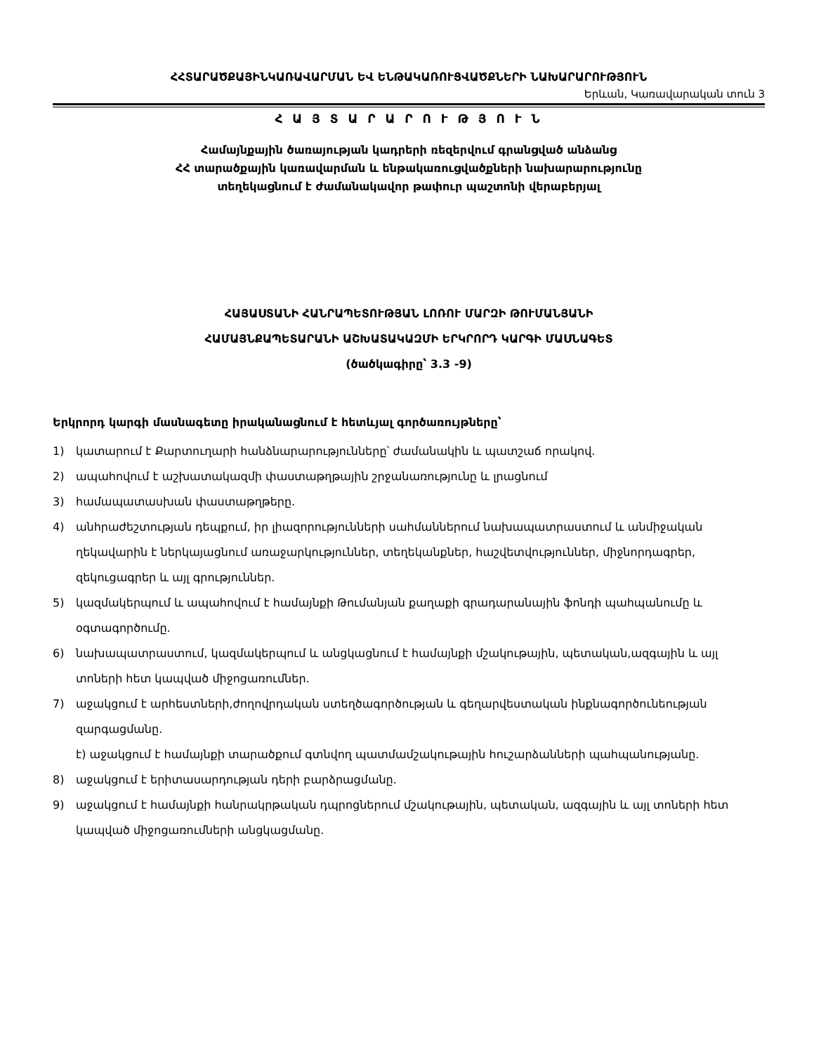ՀՀՏԱՐԱԾՔԱՅԻՆԿԱՌԱՎԱՐՄԱՆ ԵՎ ԵՆԹԱԿԱՌՈՒՑՎԱԾՔՆԵՐԻ ՆԱԽԱՐԱՐՈՒԹՅՈՒՆ
Երևան, Կառավարական տուն 3
Հ Ա Յ Տ Ա Ր Ա Ր Ո Ւ Թ Յ Ո Ւ Ն
Համայնքային ծառայության կադրերի ռեզերվում գրանցված անձանց
ՀՀ տարածքային կառավարման և ենթակառուցվածքների նախարարությունը
տեղեկացնում է ժամանակավոր թափուր պաշտոնի վերաբերյալ
ՀԱՅԱՍՏԱՆԻ ՀԱՆՐԱՊԵՏՈՒԹՅԱՆ ԼՈՌՈՒ ՄԱՐԶԻ ԹՈՒՄԱՆՅԱՆԻ
ՀԱՄԱՅՆՔԱՊԵՏԱՐԱՆԻ ԱՇԽԱՏԱԿԱԶՄԻ ԵՐԿՐՈՐԴ ԿԱՐԳԻ ՄԱՍՆԱԳԵՏ
(ծածկագիրը՝ 3.3 -9)
Երկրորդ կարգի մասնագետը իրականացնում է հետևյալ գործառույթները՝
1) կատարում է Քարտուղարի հանձնարարությունները՝ ժամանակին և պատշաճ որակով.
2) ապահովում է աշխատակազմի փաստաթղթային շրջանառությունը և լրացնում
3) համապատասխան փաստաթղթերը.
4) անհրաժեշտության դեպքում, իր լիազորությունների սահմաններում նախապատրաստում և անմիջական ղեկավարին է ներկայացնում առաջարկություններ, տեղեկանքներ, հաշվետվություններ, միջնորդագրեր, զեկուցագրեր և այլ գրություններ.
5) կազմակերպում և ապահովում է համայնքի Թումանյան քաղաքի գրադարանային ֆոնդի պահպանումը և օգտագործումը.
6) նախապատրաստում, կազմակերպում և անցկացնում է համայնքի մշակութային, պետական,ազգային և այլ տոների հետ կապված միջոցառումներ.
7) աջակցում է արհեստների,ժողովրդական ստեղծագործության և գեղարվեստական ինքնագործունեության զարգացմանը.
է) աջակցում է համայնքի տարածքում գտնվող պատմամշակութային հուշարձանների պահպանությանը.
8) աջակցում է երիտասարդության դերի բարձրացմանը.
9) աջակցում է համայնքի հանրակրթական դպրոցներում մշակութային, պետական, ազգային և այլ տոների հետ կապված միջոցառումների անցկացմանը.